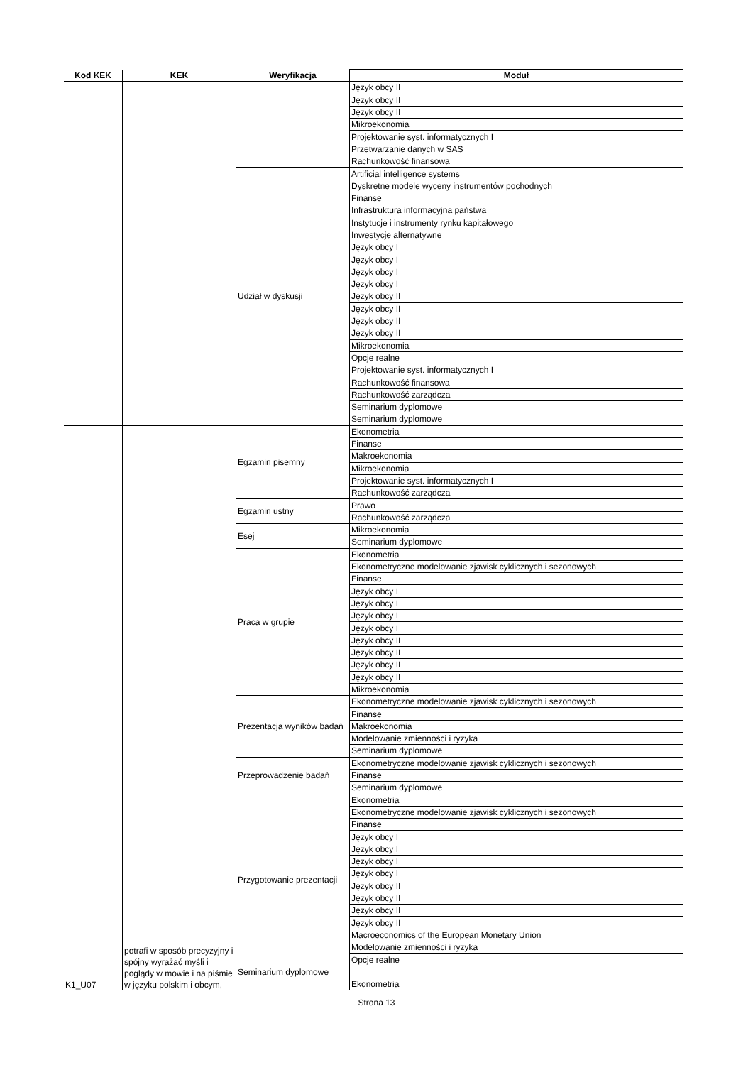| Kod KEK | KEK | Weryfikacja | Moduł |
| --- | --- | --- | --- |
| | | | Język obcy II |
| | | | Język obcy II |
| | | | Język obcy II |
| | | | Mikroekonomia |
| | | | Projektowanie syst. informatycznych I |
| | | | Przetwarzanie danych w SAS |
| | | | Rachunkowość finansowa |
| | | Udział w dyskusji | Artificial intelligence systems |
| | | | Dyskretne modele wyceny instrumentów pochodnych |
| | | | Finanse |
| | | | Infrastruktura informacyjna państwa |
| | | | Instytucje i instrumenty rynku kapitałowego |
| | | | Inwestycje alternatywne |
| | | | Język obcy I |
| | | | Język obcy I |
| | | | Język obcy I |
| | | | Język obcy I |
| | | | Język obcy II |
| | | | Język obcy II |
| | | | Język obcy II |
| | | | Język obcy II |
| | | | Mikroekonomia |
| | | | Opcje realne |
| | | | Projektowanie syst. informatycznych I |
| | | | Rachunkowość finansowa |
| | | | Rachunkowość zarządcza |
| | | | Seminarium dyplomowe |
| | | | Seminarium dyplomowe |
| K1_U07 | potrafi w sposób precyzyjny i spójny wyrażać myśli i poglądy w mowie i na piśmie w języku polskim i obcym, | Egzamin pisemny | Ekonometria |
| | | | Finanse |
| | | | Makroekonomia |
| | | | Mikroekonomia |
| | | | Projektowanie syst. informatycznych I |
| | | | Rachunkowość zarządcza |
| | | Egzamin ustny | Prawo |
| | | | Rachunkowość zarządcza |
| | | Esej | Mikroekonomia |
| | | | Seminarium dyplomowe |
| | | Praca w grupie | Ekonometria |
| | | | Ekonometryczne modelowanie zjawisk cyklicznych i sezonowych |
| | | | Finanse |
| | | | Język obcy I |
| | | | Język obcy I |
| | | | Język obcy I |
| | | | Język obcy I |
| | | | Język obcy II |
| | | | Język obcy II |
| | | | Język obcy II |
| | | | Język obcy II |
| | | | Mikroekonomia |
| | | Prezentacja wyników badań | Ekonometryczne modelowanie zjawisk cyklicznych i sezonowych |
| | | | Finanse |
| | | | Makroekonomia |
| | | | Modelowanie zmienności i ryzyka |
| | | | Seminarium dyplomowe |
| | | Przeprowadzenie badań | Ekonometryczne modelowanie zjawisk cyklicznych i sezonowych |
| | | | Finanse |
| | | | Seminarium dyplomowe |
| | | Przygotowanie prezentacji | Ekonometria |
| | | | Ekonometryczne modelowanie zjawisk cyklicznych i sezonowych |
| | | | Finanse |
| | | | Język obcy I |
| | | | Język obcy I |
| | | | Język obcy I |
| | | | Język obcy I |
| | | | Język obcy II |
| | | | Język obcy II |
| | | | Język obcy II |
| | | | Język obcy II |
| | | | Macroeconomics of the European Monetary Union |
| | | | Modelowanie zmienności i ryzyka |
| | | | Opcje realne |
| | | Seminarium dyplomowe | |
| | | | Ekonometria |
Strona 13